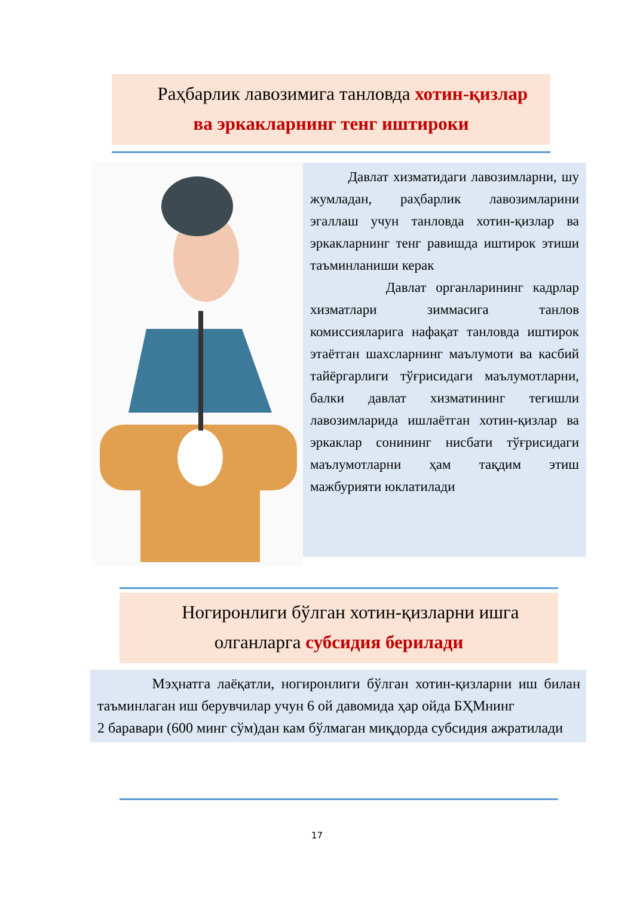Раҳбарлик лавозимига танловда хотин-қизлар ва эркакларнинг тенг иштироки
Давлат хизматидаги лавозимларни, шу жумладан, раҳбарлик лавозимларини эгаллаш учун танловда хотин-қизлар ва эркакларнинг тенг равишда иштирок этиши таъминланиши керак
Давлат органларининг кадрлар хизматлари зиммасига танлов комиссияларига нафақат танловда иштирок этаётган шахсларнинг маълумоти ва касбий тайёргарлиги тўғрисидаги маълумотларни, балки давлат хизматининг тегишли лавозимларида ишлаётган хотин-қизлар ва эркаклар сонининг нисбати тўғрисидаги маълумотларни ҳам тақдим этиш мажбурияти юклатилади
Ногиронлиги бўлган хотин-қизларни ишга олганларга субсидия берилади
Мэҳнатга лаёқатли, ногиронлиги бўлган хотин-қизларни иш билан таъминлаган иш берувчилар учун 6 ой давомида ҳар ойда БҲМнинг
2 баравари (600 минг сўм)дан кам бўлмаган миқдорда субсидия ажратилади
17